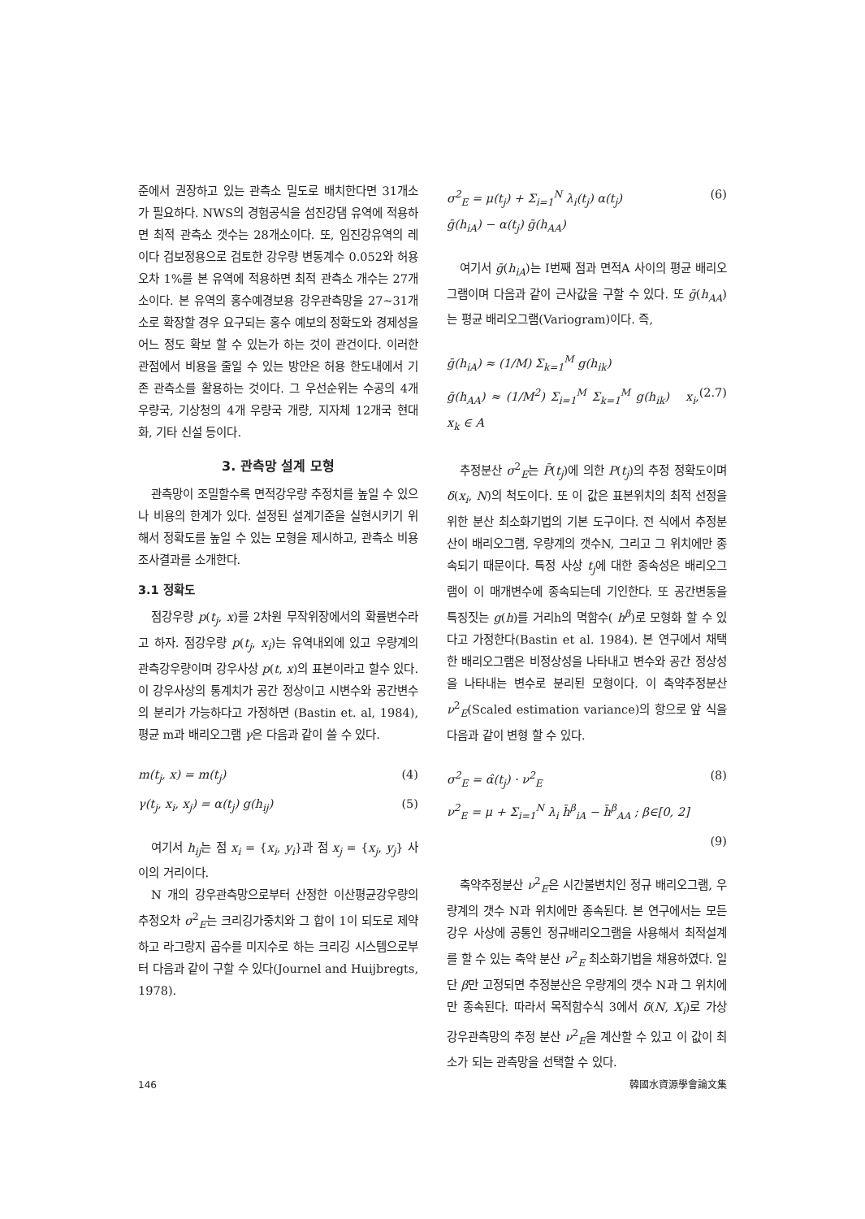준에서 권장하고 있는 관측소 밀도로 배치한다면 31개소가 필요하다. NWS의 경험공식을 섬진강댐 유역에 적용하면 최적 관측소 갯수는 28개소이다. 또, 임진강유역의 레이다 검보정용으로 검토한 강우량 변동계수 0.052와 허용오차 1%를 본 유역에 적용하면 최적 관측소 개수는 27개소이다. 본 유역의 홍수예경보용 강우관측망을 27~31개소로 확장할 경우 요구되는 홍수 예보의 정확도와 경제성을 어느 정도 확보 할 수 있는가 하는 것이 관건이다. 이러한 관점에서 비용을 줄일 수 있는 방안은 허용 한도내에서 기존 관측소를 활용하는 것이다. 그 우선순위는 수공의 4개 우량국, 기상청의 4개 우량국 개량, 지자체 12개국 현대화, 기타 신설 등이다.
3. 관측망 설계 모형
관측망이 조밀할수록 면적강우량 추정치를 높일 수 있으나 비용의 한계가 있다. 설정된 설계기준을 실현시키기 위해서 정확도를 높일 수 있는 모형을 제시하고, 관측소 비용 조사결과를 소개한다.
3.1 정확도
점강우량 p(t<sub>j</sub>, x)를 2차원 무작위장에서의 확률변수라고 하자. 점강우량 p(t<sub>j</sub>, x<sub>i</sub>)는 유역내외에 있고 우량계의 관측강우량이며 강우사상 p(t, x)의 표본이라고 할수 있다. 이 강우사상의 통계치가 공간 정상이고 시변수와 공간변수의 분리가 가능하다고 가정하면 (Bastin et. al, 1984), 평균 m과 배리오그램 γ은 다음과 같이 쓸 수 있다.
m(t<sub>j</sub>, x) = m(t<sub>j</sub>) (4)
γ(t<sub>j</sub>, x<sub>i</sub>, x<sub>j</sub>) = α(t<sub>j</sub>) g(h<sub>ij</sub>) (5)
여기서 h<sub>ij</sub>는 점 x<sub>i</sub> = {x<sub>i</sub>, y<sub>i</sub>}과 점 x<sub>j</sub> = {x<sub>j</sub>, y<sub>j</sub>} 사이의 거리이다.
N 개의 강우관측망으로부터 산정한 이산평균강우량의 추정오차 σ<sup>2</sup><sub>E</sub>는 크리깅가중치와 그 합이 1이 되도로 제약하고 라그랑지 곱수를 미지수로 하는 크리깅 시스템으로부터 다음과 같이 구할 수 있다(Journel and Huijbregts, 1978).
σ<sup>2</sup><sub>E</sub> = μ(t<sub>j</sub>) + Σ<sub>i=1</sub><sup>N</sup> λ<sub>i</sub>(t<sub>j</sub>) α(t<sub>j</sub>)
ḡ(h<sub>iA</sub>) − α(t<sub>j</sub>) ḡ(h<sub>AA</sub>) (6)
여기서 ḡ(h<sub>iA</sub>)는 I번째 점과 면적A 사이의 평균 배리오그램이며 다음과 같이 근사값을 구할 수 있다. 또 ḡ(h<sub>AA</sub>)는 평균 배리오그램(Variogram)이다. 즉,
ḡ(h<sub>iA</sub>) ≈ (1/M) Σ<sub>k=1</sub><sup>M</sup> g(h<sub>ik</sub>)
ḡ(h<sub>AA</sub>) ≈ (1/M<sup>2</sup>) Σ<sub>i=1</sub><sup>M</sup> Σ<sub>k=1</sub><sup>M</sup> g(h<sub>ik</sub>) x<sub>i</sub>, x<sub>k</sub> ∈ A (2.7)
추정분산 σ<sup>2</sup><sub>E</sub>는 P̄(t<sub>j</sub>)에 의한 P(t<sub>j</sub>)의 추정 정확도이며 δ(x<sub>i</sub>, N)의 척도이다. 또 이 값은 표본위치의 최적 선정을 위한 분산 최소화기법의 기본 도구이다. 전 식에서 추정분산이 배리오그램, 우량계의 갯수N, 그리고 그 위치에만 종속되기 때문이다. 특정 사상 t<sub>j</sub>에 대한 종속성은 배리오그램이 이 매개변수에 종속되는데 기인한다. 또 공간변동을 특징짓는 g(h)를 거리h의 멱함수( h<sup>β</sup>)로 모형화 할 수 있다고 가정한다(Bastin et al. 1984). 본 연구에서 채택한 배리오그램은 비정상성을 나타내고 변수와 공간 정상성을 나타내는 변수로 분리된 모형이다. 이 축약추정분산 ν<sup>2</sup><sub>E</sub>(Scaled estimation variance)의 항으로 앞 식을 다음과 같이 변형 할 수 있다.
σ<sup>2</sup><sub>E</sub> = α̂(t<sub>j</sub>) · ν<sup>2</sup><sub>E</sub> (8)
ν<sup>2</sup><sub>E</sub> = μ + Σ<sub>i=1</sub><sup>N</sup> λ<sub>i</sub> h̄<sup>β</sup><sub>iA</sub> − h̄<sup>β</sup><sub>AA</sub> ; β∈[0, 2]
(9)
축약추정분산 ν<sup>2</sup><sub>E</sub>은 시간불변치인 정규 배리오그램, 우량계의 갯수 N과 위치에만 종속된다. 본 연구에서는 모든 강우 사상에 공통인 정규배리오그램을 사용해서 최적설계를 할 수 있는 축약 분산 ν<sup>2</sup><sub>E</sub> 최소화기법을 채용하였다. 일단 β만 고정되면 추정분산은 우량계의 갯수 N과 그 위치에만 종속된다. 따라서 목적함수식 3에서 δ(N, X<sub>i</sub>)로 가상 강우관측망의 추정 분산 ν<sup>2</sup><sub>E</sub>을 계산할 수 있고 이 값이 최소가 되는 관측망을 선택할 수 있다.
146 韓國水資源學會論文集